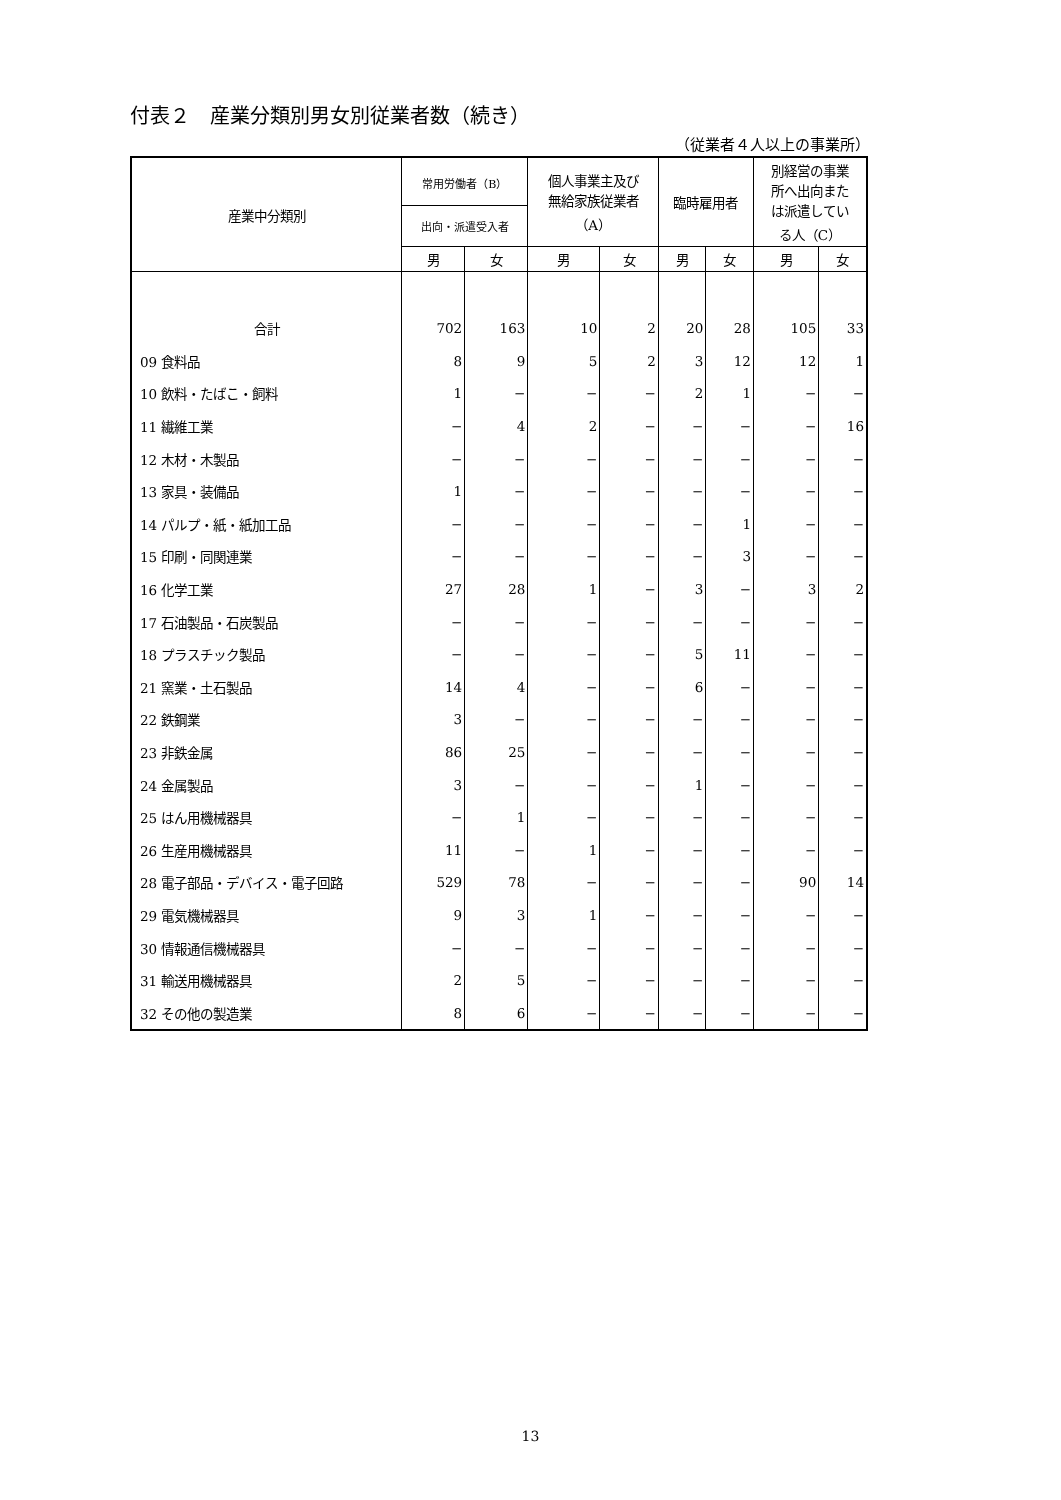付表２　産業分類別男女別従業者数（続き）
（従業者４人以上の事業所）
| 産業中分類別 | 常用労働者（B） | | 個人事業主及び 無給家族従業者 （A） | | 臨時雇用者 | | 別経営の事業 所へ出向また は派遣してい る人（C） | |
| --- | --- | --- | --- | --- | --- | --- | --- | --- |
| | 出向・派遣受入者 | | | | | | | |
| | 男 | 女 | 男 | 女 | 男 | 女 | 男 | 女 |
| 合計 | 702 | 163 | 10 | 2 | 20 | 28 | 105 | 33 |
| 09 食料品 | 8 | 9 | 5 | 2 | 3 | 12 | 12 | 1 |
| 10 飲料・たばこ・飼料 | 1 | − | − | − | 2 | 1 | − | − |
| 11 繊維工業 | − | 4 | 2 | − | − | − | − | 16 |
| 12 木材・木製品 | − | − | − | − | − | − | − | − |
| 13 家具・装備品 | 1 | − | − | − | − | − | − | − |
| 14 パルプ・紙・紙加工品 | − | − | − | − | − | 1 | − | − |
| 15 印刷・同関連業 | − | − | − | − | − | 3 | − | − |
| 16 化学工業 | 27 | 28 | 1 | − | 3 | − | 3 | 2 |
| 17 石油製品・石炭製品 | − | − | − | − | − | − | − | − |
| 18 プラスチック製品 | − | − | − | − | 5 | 11 | − | − |
| 21 窯業・土石製品 | 14 | 4 | − | − | 6 | − | − | − |
| 22 鉄鋼業 | 3 | − | − | − | − | − | − | − |
| 23 非鉄金属 | 86 | 25 | − | − | − | − | − | − |
| 24 金属製品 | 3 | − | − | − | 1 | − | − | − |
| 25 はん用機械器具 | − | 1 | − | − | − | − | − | − |
| 26 生産用機械器具 | 11 | − | 1 | − | − | − | − | − |
| 28 電子部品・デバイス・電子回路 | 529 | 78 | − | − | − | − | 90 | 14 |
| 29 電気機械器具 | 9 | 3 | 1 | − | − | − | − | − |
| 30 情報通信機械器具 | − | − | − | − | − | − | − | − |
| 31 輸送用機械器具 | 2 | 5 | − | − | − | − | − | − |
| 32 その他の製造業 | 8 | 6 | − | − | − | − | − | − |
13